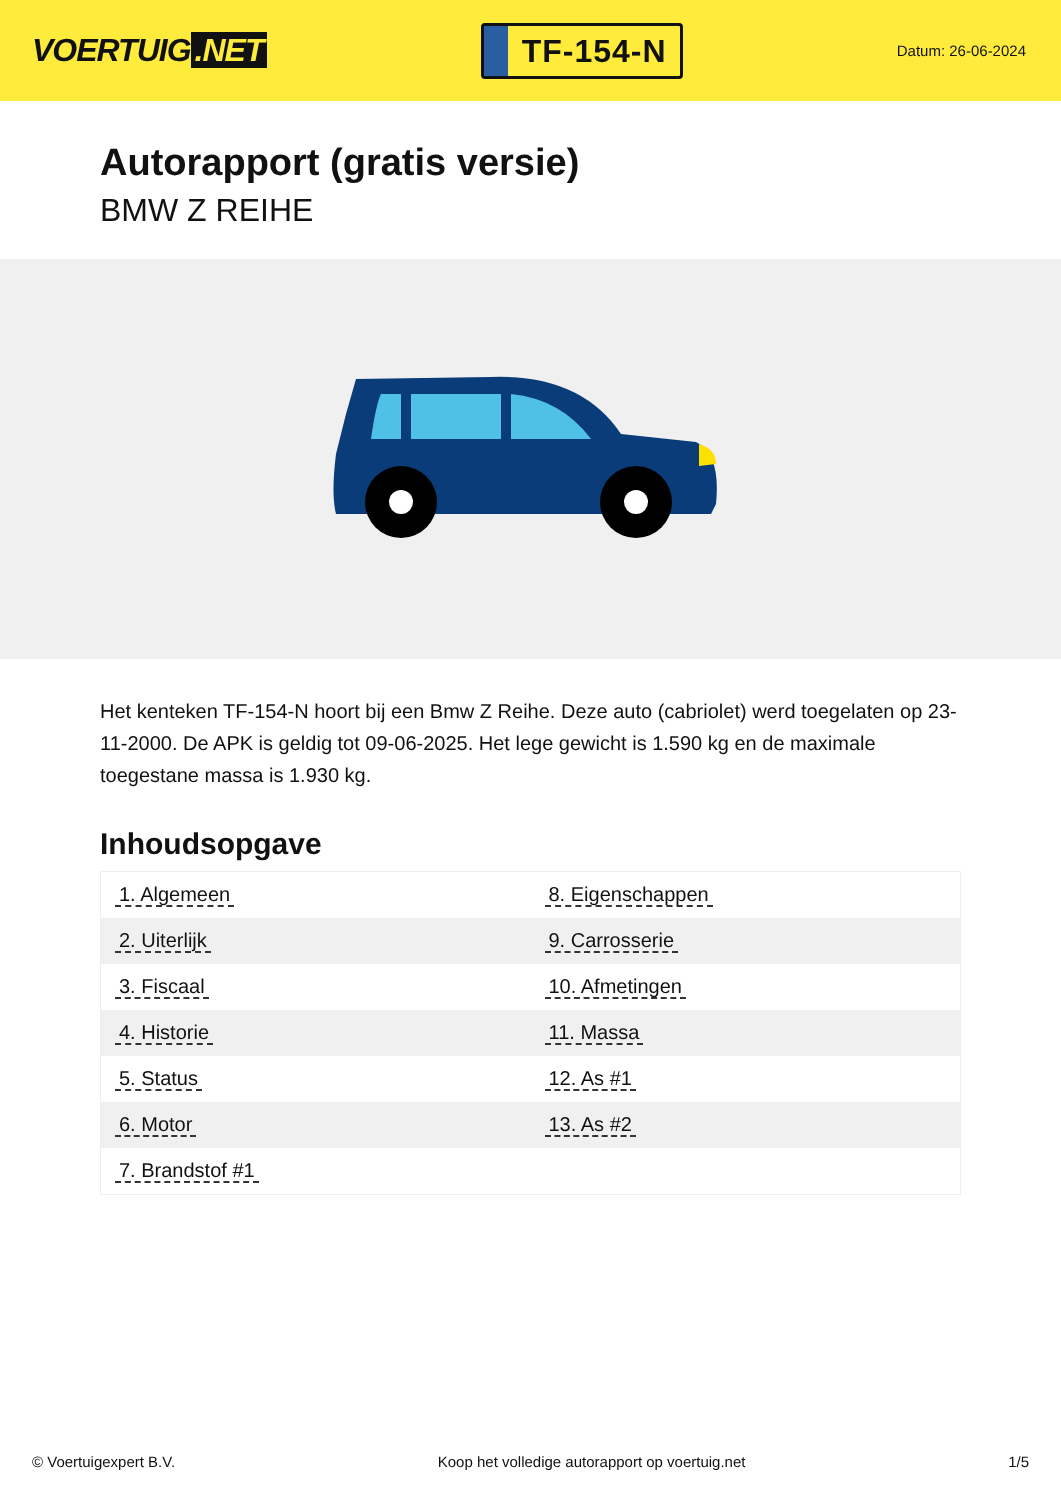VOERTUIG.NET
TF-154-N
Datum: 26-06-2024
Autorapport (gratis versie)
BMW Z REIHE
Het kenteken TF-154-N hoort bij een Bmw Z Reihe. Deze auto (cabriolet) werd toegelaten op 23-11-2000. De APK is geldig tot 09-06-2025. Het lege gewicht is 1.590 kg en de maximale toegestane massa is 1.930 kg.
Inhoudsopgave
| 1. Algemeen | 8. Eigenschappen |
| 2. Uiterlijk | 9. Carrosserie |
| 3. Fiscaal | 10. Afmetingen |
| 4. Historie | 11. Massa |
| 5. Status | 12. As #1 |
| 6. Motor | 13. As #2 |
| 7. Brandstof #1 | |
© Voertuigexpert B.V. Koop het volledige autorapport op voertuig.net 1/5